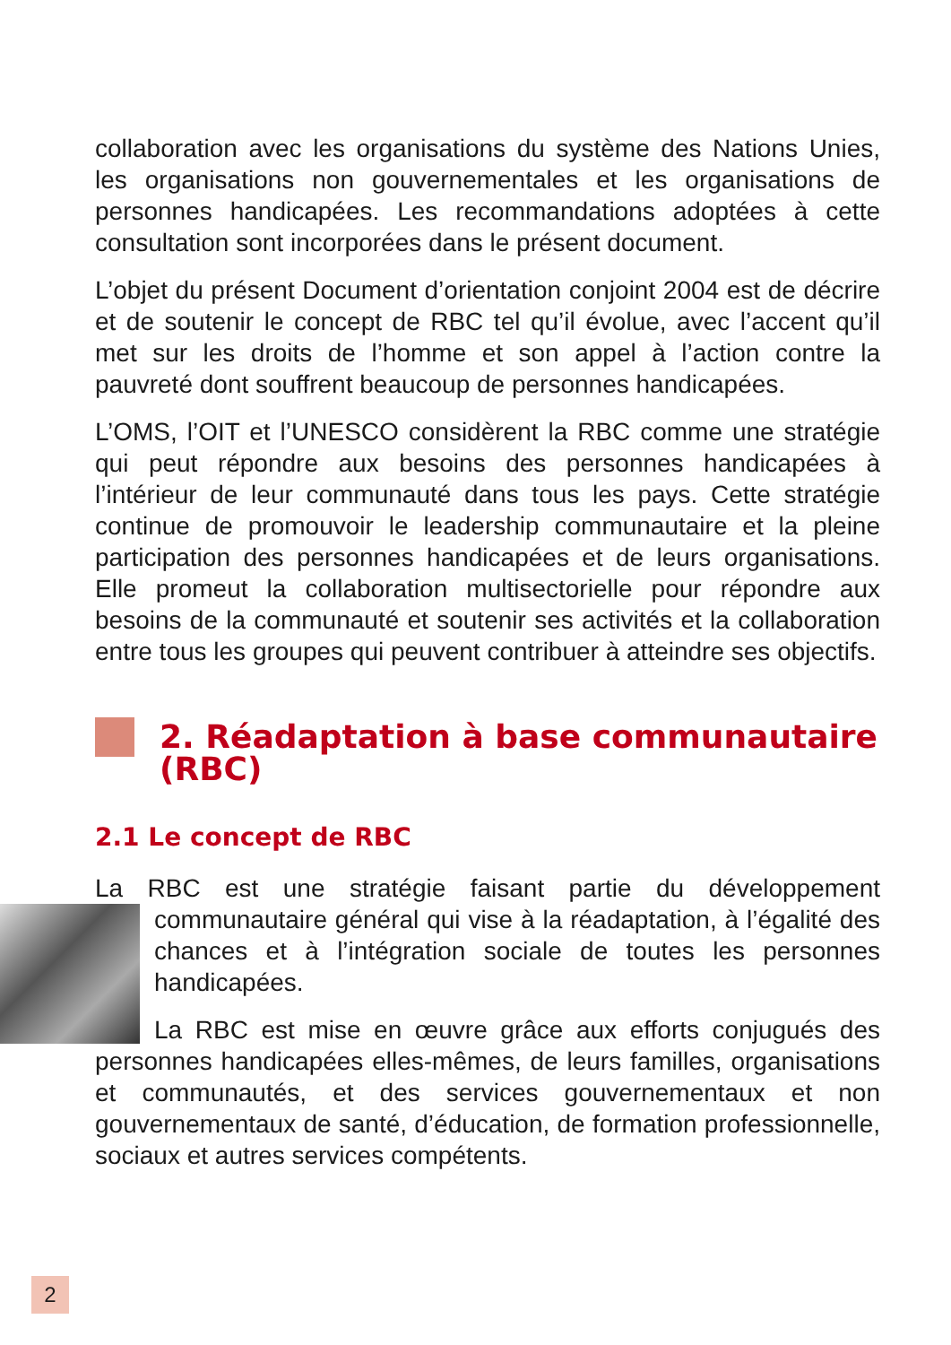collaboration avec les organisations du système des Nations Unies, les organisations non gouvernementales et les organisations de personnes handicapées. Les recommandations adoptées à cette consultation sont incorporées dans le présent document.
L’objet du présent Document d’orientation conjoint 2004 est de décrire et de soutenir le concept de RBC tel qu’il évolue, avec l’accent qu’il met sur les droits de l’homme et son appel à l’action contre la pauvreté dont souffrent beaucoup de personnes handicapées.
L’OMS, l’OIT et l’UNESCO considèrent la RBC comme une stratégie qui peut répondre aux besoins des personnes handicapées à l’intérieur de leur communauté dans tous les pays. Cette stratégie continue de promouvoir le leadership communautaire et la pleine participation des personnes handicapées et de leurs organisations. Elle promeut la collaboration multisectorielle pour répondre aux besoins de la communauté et soutenir ses activités et la collaboration entre tous les groupes qui peuvent contribuer à atteindre ses objectifs.
2. Réadaptation à base communautaire (RBC)
2.1 Le concept de RBC
La RBC est une stratégie faisant partie du développement communautaire général qui vise à la réadaptation, à l’égalité des chances et à l’intégration sociale de toutes les personnes handicapées.
La RBC est mise en œuvre grâce aux efforts conjugués des personnes handicapées elles-mêmes, de leurs familles, organisations et communautés, et des services gouvernementaux et non gouvernementaux de santé, d’éducation, de formation professionnelle, sociaux et autres services compétents.
2